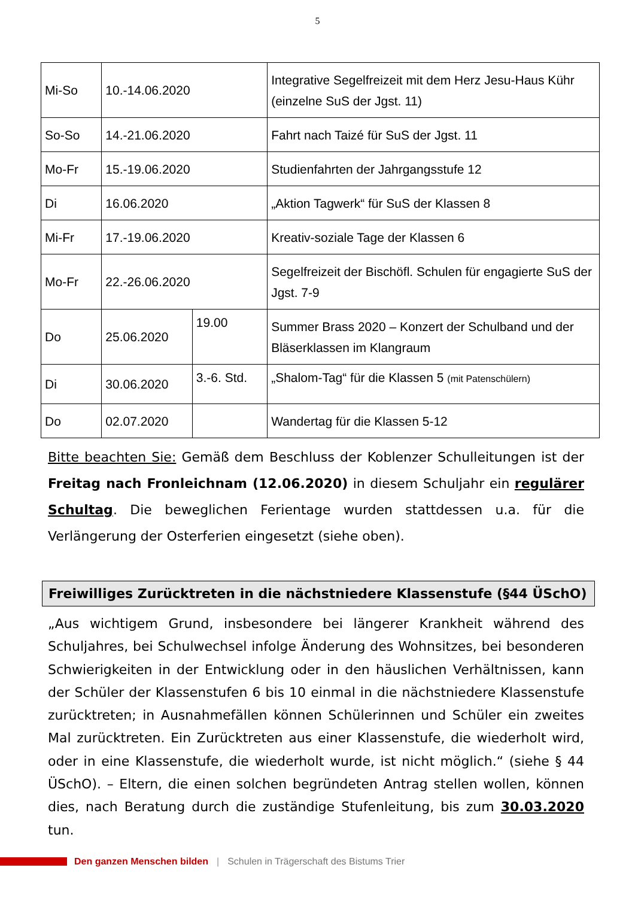5
| Mi-So | 10.-14.06.2020 | | Integrative Segelfreizeit mit dem Herz Jesu-Haus Kühr (einzelne SuS der Jgst. 11) |
| So-So | 14.-21.06.2020 | | Fahrt nach Taizé für SuS der Jgst. 11 |
| Mo-Fr | 15.-19.06.2020 | | Studienfahrten der Jahrgangsstufe 12 |
| Di | 16.06.2020 | | „Aktion Tagwerk“ für SuS der Klassen 8 |
| Mi-Fr | 17.-19.06.2020 | | Kreativ-soziale Tage der Klassen 6 |
| Mo-Fr | 22.-26.06.2020 | | Segelfreizeit der Bischöfl. Schulen für engagierte SuS der Jgst. 7-9 |
| Do | 25.06.2020 | 19.00 | Summer Brass 2020 – Konzert der Schulband und der Bläserklassen im Klangraum |
| Di | 30.06.2020 | 3.-6. Std. | „Shalom-Tag“ für die Klassen 5 (mit Patenschülern) |
| Do | 02.07.2020 | | Wandertag für die Klassen 5-12 |
Bitte beachten Sie: Gemäß dem Beschluss der Koblenzer Schulleitungen ist der Freitag nach Fronleichnam (12.06.2020) in diesem Schuljahr ein regulärer Schultag. Die beweglichen Ferientage wurden stattdessen u.a. für die Verlängerung der Osterferien eingesetzt (siehe oben).
Freiwilliges Zurücktreten in die nächstniedere Klassenstufe (§44 ÜSchO)
„Aus wichtigem Grund, insbesondere bei längerer Krankheit während des Schuljahres, bei Schulwechsel infolge Änderung des Wohnsitzes, bei besonderen Schwierigkeiten in der Entwicklung oder in den häuslichen Verhältnissen, kann der Schüler der Klassenstufen 6 bis 10 einmal in die nächstniedere Klassenstufe zurücktreten; in Ausnahmefällen können Schülerinnen und Schüler ein zweites Mal zurücktreten. Ein Zurücktreten aus einer Klassenstufe, die wiederholt wird, oder in eine Klassenstufe, die wiederholt wurde, ist nicht möglich.“ (siehe § 44 ÜSchO). – Eltern, die einen solchen begründeten Antrag stellen wollen, können dies, nach Beratung durch die zuständige Stufenleitung, bis zum 30.03.2020 tun.
Den ganzen Menschen bilden | Schulen in Trägerschaft des Bistums Trier